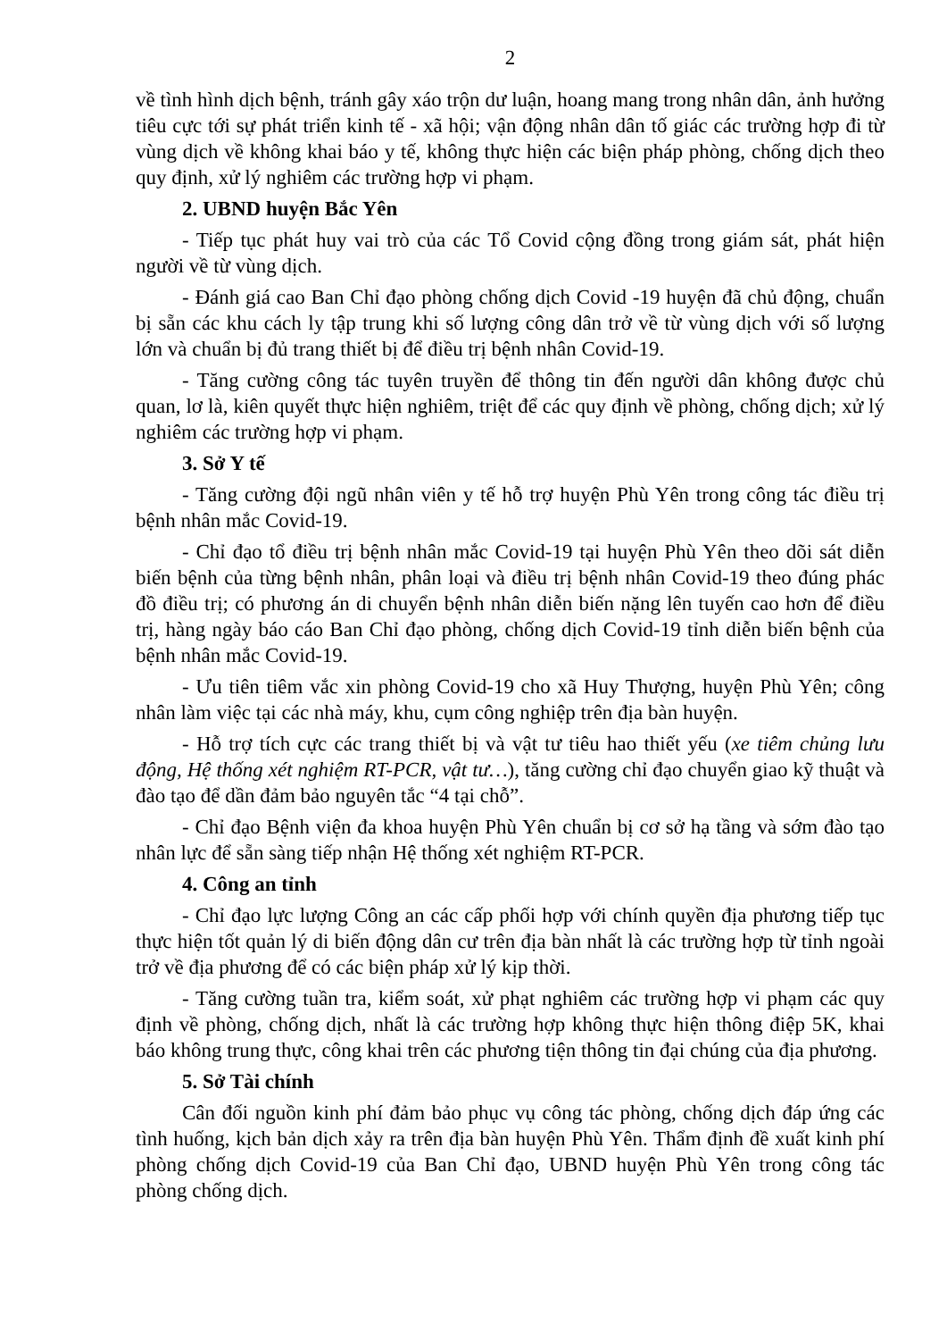2
về tình hình dịch bệnh, tránh gây xáo trộn dư luận, hoang mang trong nhân dân, ảnh hưởng tiêu cực tới sự phát triển kinh tế - xã hội; vận động nhân dân tố giác các trường hợp đi từ vùng dịch về không khai báo y tế, không thực hiện các biện pháp phòng, chống dịch theo quy định, xử lý nghiêm các trường hợp vi phạm.
2. UBND huyện Bắc Yên
- Tiếp tục phát huy vai trò của các Tổ Covid cộng đồng trong giám sát, phát hiện người về từ vùng dịch.
- Đánh giá cao Ban Chỉ đạo phòng chống dịch Covid -19 huyện đã chủ động, chuẩn bị sẵn các khu cách ly tập trung khi số lượng công dân trở về từ vùng dịch với số lượng lớn và chuẩn bị đủ trang thiết bị để điều trị bệnh nhân Covid-19.
- Tăng cường công tác tuyên truyền để thông tin đến người dân không được chủ quan, lơ là, kiên quyết thực hiện nghiêm, triệt để các quy định về phòng, chống dịch; xử lý nghiêm các trường hợp vi phạm.
3. Sở Y tế
- Tăng cường đội ngũ nhân viên y tế hỗ trợ huyện Phù Yên trong công tác điều trị bệnh nhân mắc Covid-19.
- Chỉ đạo tổ điều trị bệnh nhân mắc Covid-19 tại huyện Phù Yên theo dõi sát diễn biến bệnh của từng bệnh nhân, phân loại và điều trị bệnh nhân Covid-19 theo đúng phác đồ điều trị; có phương án di chuyển bệnh nhân diễn biến nặng lên tuyến cao hơn để điều trị, hàng ngày báo cáo Ban Chỉ đạo phòng, chống dịch Covid-19 tỉnh diễn biến bệnh của bệnh nhân mắc Covid-19.
- Ưu tiên tiêm vắc xin phòng Covid-19 cho xã Huy Thượng, huyện Phù Yên; công nhân làm việc tại các nhà máy, khu, cụm công nghiệp trên địa bàn huyện.
- Hỗ trợ tích cực các trang thiết bị và vật tư tiêu hao thiết yếu (xe tiêm chủng lưu động, Hệ thống xét nghiệm RT-PCR, vật tư…), tăng cường chỉ đạo chuyển giao kỹ thuật và đào tạo để dần đảm bảo nguyên tắc “4 tại chỗ”.
- Chỉ đạo Bệnh viện đa khoa huyện Phù Yên chuẩn bị cơ sở hạ tầng và sớm đào tạo nhân lực để sẵn sàng tiếp nhận Hệ thống xét nghiệm RT-PCR.
4. Công an tỉnh
- Chỉ đạo lực lượng Công an các cấp phối hợp với chính quyền địa phương tiếp tục thực hiện tốt quản lý di biến động dân cư trên địa bàn nhất là các trường hợp từ tỉnh ngoài trở về địa phương để có các biện pháp xử lý kịp thời.
- Tăng cường tuần tra, kiểm soát, xử phạt nghiêm các trường hợp vi phạm các quy định về phòng, chống dịch, nhất là các trường hợp không thực hiện thông điệp 5K, khai báo không trung thực, công khai trên các phương tiện thông tin đại chúng của địa phương.
5. Sở Tài chính
Cân đối nguồn kinh phí đảm bảo phục vụ công tác phòng, chống dịch đáp ứng các tình huống, kịch bản dịch xảy ra trên địa bàn huyện Phù Yên. Thẩm định đề xuất kinh phí phòng chống dịch Covid-19 của Ban Chỉ đạo, UBND huyện Phù Yên trong công tác phòng chống dịch.